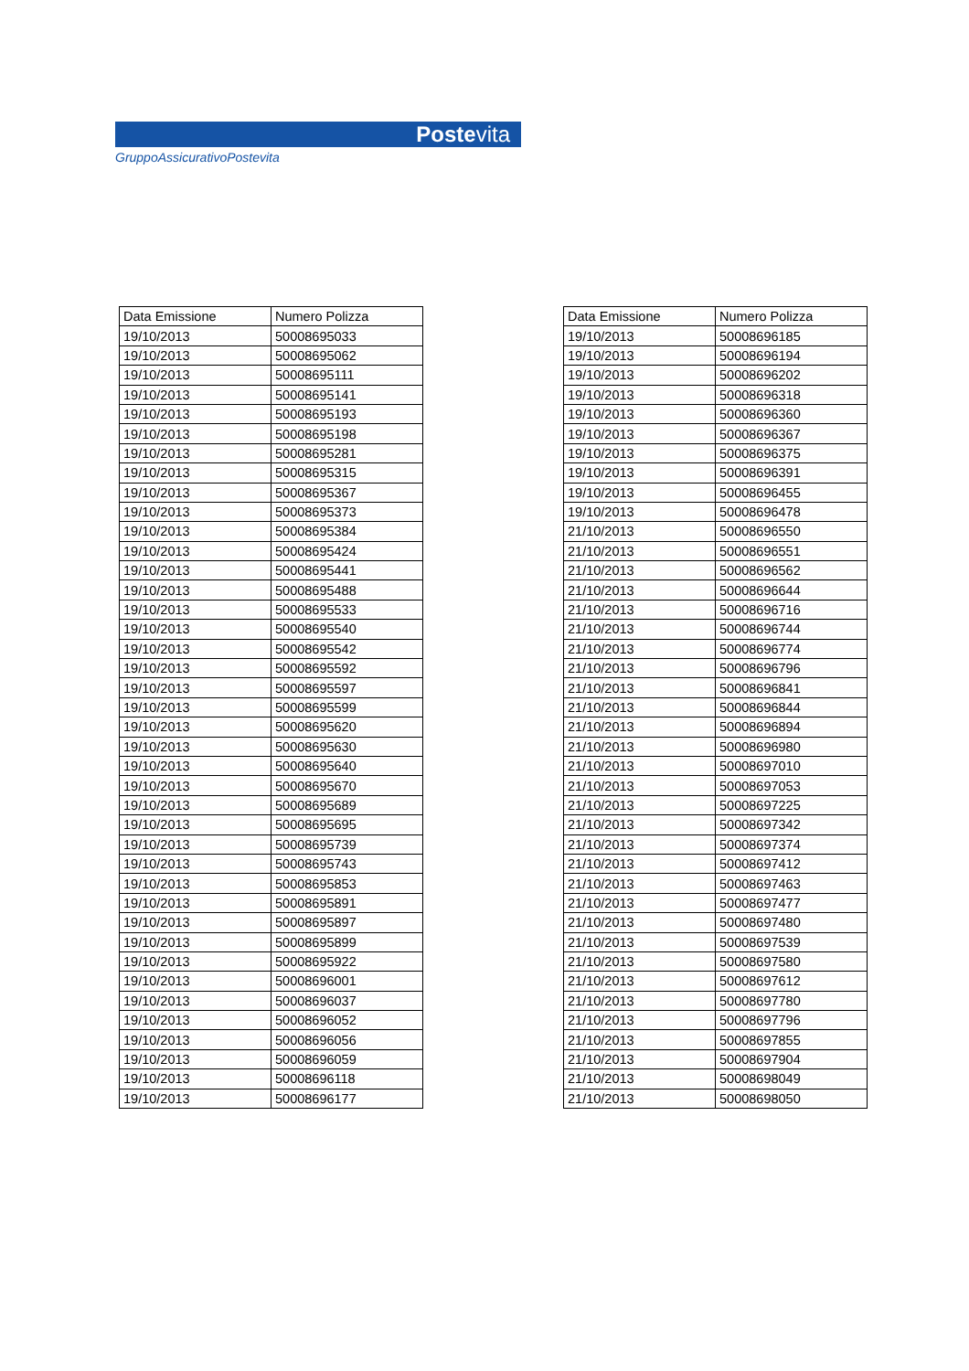Postevita
GruppoAssicurativoPostevita
| Data Emissione | Numero Polizza |
| --- | --- |
| 19/10/2013 | 50008695033 |
| 19/10/2013 | 50008695062 |
| 19/10/2013 | 50008695111 |
| 19/10/2013 | 50008695141 |
| 19/10/2013 | 50008695193 |
| 19/10/2013 | 50008695198 |
| 19/10/2013 | 50008695281 |
| 19/10/2013 | 50008695315 |
| 19/10/2013 | 50008695367 |
| 19/10/2013 | 50008695373 |
| 19/10/2013 | 50008695384 |
| 19/10/2013 | 50008695424 |
| 19/10/2013 | 50008695441 |
| 19/10/2013 | 50008695488 |
| 19/10/2013 | 50008695533 |
| 19/10/2013 | 50008695540 |
| 19/10/2013 | 50008695542 |
| 19/10/2013 | 50008695592 |
| 19/10/2013 | 50008695597 |
| 19/10/2013 | 50008695599 |
| 19/10/2013 | 50008695620 |
| 19/10/2013 | 50008695630 |
| 19/10/2013 | 50008695640 |
| 19/10/2013 | 50008695670 |
| 19/10/2013 | 50008695689 |
| 19/10/2013 | 50008695695 |
| 19/10/2013 | 50008695739 |
| 19/10/2013 | 50008695743 |
| 19/10/2013 | 50008695853 |
| 19/10/2013 | 50008695891 |
| 19/10/2013 | 50008695897 |
| 19/10/2013 | 50008695899 |
| 19/10/2013 | 50008695922 |
| 19/10/2013 | 50008696001 |
| 19/10/2013 | 50008696037 |
| 19/10/2013 | 50008696052 |
| 19/10/2013 | 50008696056 |
| 19/10/2013 | 50008696059 |
| 19/10/2013 | 50008696118 |
| 19/10/2013 | 50008696177 |
| Data Emissione | Numero Polizza |
| --- | --- |
| 19/10/2013 | 50008696185 |
| 19/10/2013 | 50008696194 |
| 19/10/2013 | 50008696202 |
| 19/10/2013 | 50008696318 |
| 19/10/2013 | 50008696360 |
| 19/10/2013 | 50008696367 |
| 19/10/2013 | 50008696375 |
| 19/10/2013 | 50008696391 |
| 19/10/2013 | 50008696455 |
| 19/10/2013 | 50008696478 |
| 21/10/2013 | 50008696550 |
| 21/10/2013 | 50008696551 |
| 21/10/2013 | 50008696562 |
| 21/10/2013 | 50008696644 |
| 21/10/2013 | 50008696716 |
| 21/10/2013 | 50008696744 |
| 21/10/2013 | 50008696774 |
| 21/10/2013 | 50008696796 |
| 21/10/2013 | 50008696841 |
| 21/10/2013 | 50008696844 |
| 21/10/2013 | 50008696894 |
| 21/10/2013 | 50008696980 |
| 21/10/2013 | 50008697010 |
| 21/10/2013 | 50008697053 |
| 21/10/2013 | 50008697225 |
| 21/10/2013 | 50008697342 |
| 21/10/2013 | 50008697374 |
| 21/10/2013 | 50008697412 |
| 21/10/2013 | 50008697463 |
| 21/10/2013 | 50008697477 |
| 21/10/2013 | 50008697480 |
| 21/10/2013 | 50008697539 |
| 21/10/2013 | 50008697580 |
| 21/10/2013 | 50008697612 |
| 21/10/2013 | 50008697780 |
| 21/10/2013 | 50008697796 |
| 21/10/2013 | 50008697855 |
| 21/10/2013 | 50008697904 |
| 21/10/2013 | 50008698049 |
| 21/10/2013 | 50008698050 |